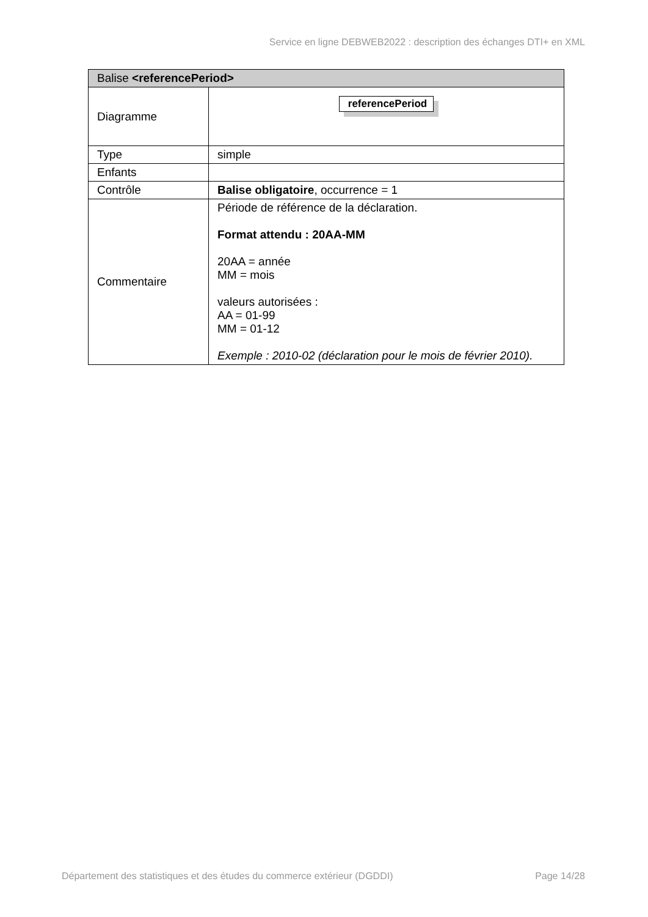Service en ligne DEBWEB2022 : description des échanges DTI+ en XML
| Balise <referencePeriod> | |
| --- | --- |
| Diagramme | referencePeriod |
| Type | simple |
| Enfants | |
| Contrôle | Balise obligatoire , occurrence = 1 |
| Commentaire | Période de référence de la déclaration. Format attendu : 20AA-MM 20AA = année MM = mois valeurs autorisées : AA = 01-99 MM = 01-12 Exemple : 2010-02 (déclaration pour le mois de février 2010). |
Département des statistiques et des études du commerce extérieur (DGDDI) Page 14/28